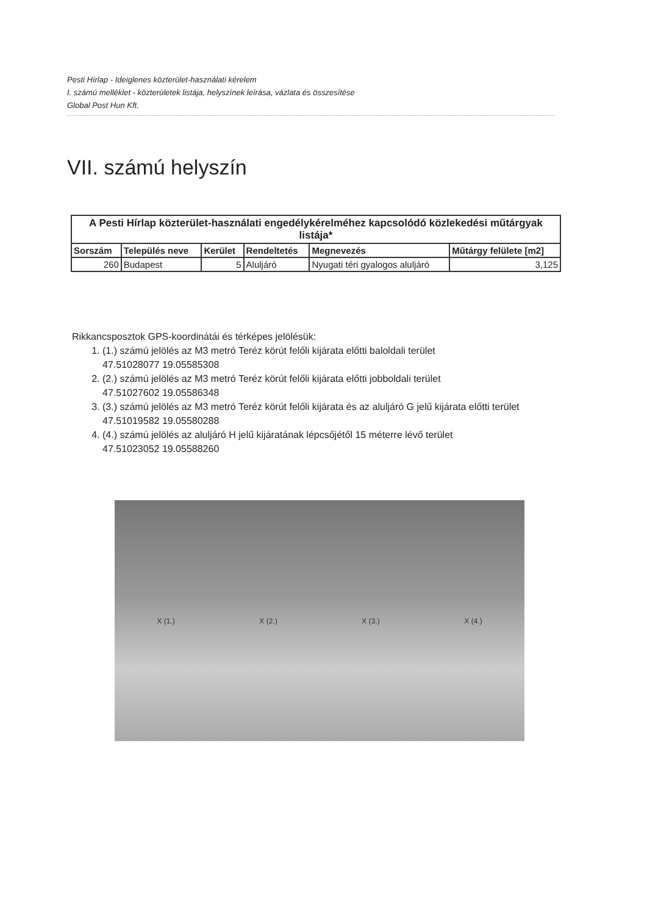Pesti Hírlap - Ideiglenes közterület-használati kérelem
I. számú melléklet - közterületek listája, helyszínek leírása, vázlata és összesítése
Global Post Hun Kft.
VII. számú helyszín
| A Pesti Hírlap közterület-használati engedélykérelméhez kapcsolódó közlekedési műtárgyak listája* | | | | | |
| --- | --- | --- | --- | --- | --- |
| Sorszám | Település neve | Kerület | Rendeltetés | Megnevezés | Műtárgy felülete [m2] |
| 260 | Budapest | 5 | Aluljáró | Nyugati téri gyalogos aluljáró | 3,125 |
Rikkancsposztok GPS-koordinátái és térképes jelölésük:
1. (1.) számú jelölés az M3 metró Teréz körút felőli kijárata előtti baloldali terület
47.51028077 19.05585308
2. (2.) számú jelölés az M3 metró Teréz körút felőli kijárata előtti jobboldali terület
47.51027602 19.05586348
3. (3.) számú jelölés az M3 metró Teréz körút felőli kijárata és az aluljáró G jelű kijárata előtti terület
47.51019582 19.05580288
4. (4.) számú jelölés az aluljáró H jelű kijáratának lépcsőjétől 15 méterre lévő terület
47.51023052 19.05588260
X (1.) X (2.) X (3.) X (4.)